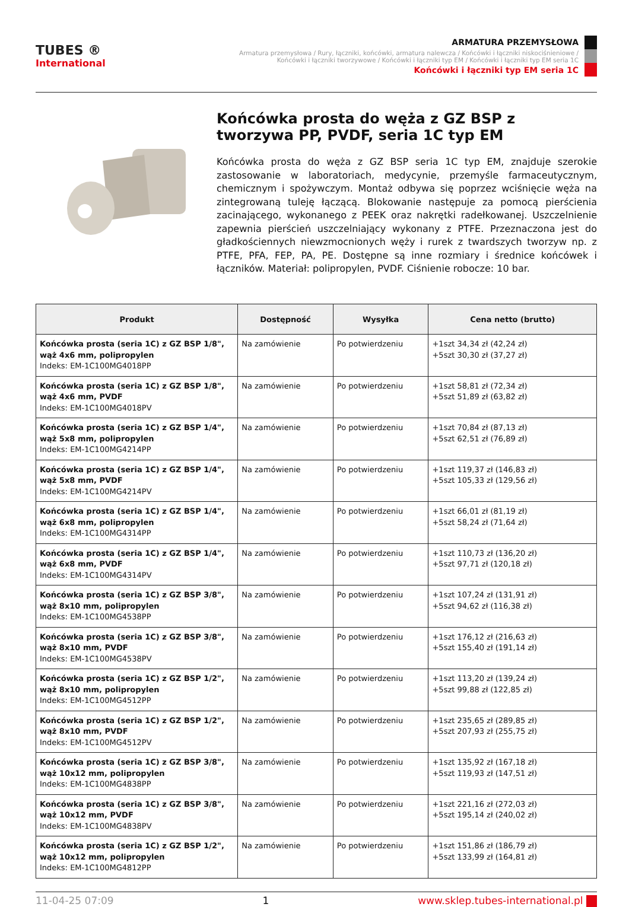TUBES ®
International
ARMATURA PRZEMYSŁOWA
Armatura przemysłowa / Rury, łączniki, końcówki, armatura nalewcza / Końcówki i łączniki niskociśnieniowe /
Końcówki i łączniki tworzywowe / Końcówki i łączniki typ EM / Końcówki i łączniki typ EM seria 1C
Końcówki i łączniki typ EM seria 1C
Końcówka prosta do węża z GZ BSP z tworzywa PP, PVDF, seria 1C typ EM
Końcówka prosta do węża z GZ BSP seria 1C typ EM, znajduje szerokie zastosowanie w laboratoriach, medycynie, przemyśle farmaceutycznym, chemicznym i spożywczym. Montaż odbywa się poprzez wciśnięcie węża na zintegrowaną tuleję łączącą. Blokowanie następuje za pomocą pierścienia zacinającego, wykonanego z PEEK oraz nakrętki radełkowanej. Uszczelnienie zapewnia pierścień uszczelniający wykonany z PTFE. Przeznaczona jest do gładkościennych niewzmocnionych węży i rurek z twardszych tworzyw np. z PTFE, PFA, FEP, PA, PE. Dostępne są inne rozmiary i średnice końcówek i łączników. Materiał: polipropylen, PVDF. Ciśnienie robocze: 10 bar.
| Produkt | Dostępność | Wysyłka | Cena netto (brutto) |
| --- | --- | --- | --- |
| Końcówka prosta (seria 1C) z GZ BSP 1/8", wąż 4x6 mm, polipropylen Indeks: EM-1C100MG4018PP | Na zamówienie | Po potwierdzeniu | +1szt 34,34 zł (42,24 zł) +5szt 30,30 zł (37,27 zł) |
| Końcówka prosta (seria 1C) z GZ BSP 1/8", wąż 4x6 mm, PVDF Indeks: EM-1C100MG4018PV | Na zamówienie | Po potwierdzeniu | +1szt 58,81 zł (72,34 zł) +5szt 51,89 zł (63,82 zł) |
| Końcówka prosta (seria 1C) z GZ BSP 1/4", wąż 5x8 mm, polipropylen Indeks: EM-1C100MG4214PP | Na zamówienie | Po potwierdzeniu | +1szt 70,84 zł (87,13 zł) +5szt 62,51 zł (76,89 zł) |
| Końcówka prosta (seria 1C) z GZ BSP 1/4", wąż 5x8 mm, PVDF Indeks: EM-1C100MG4214PV | Na zamówienie | Po potwierdzeniu | +1szt 119,37 zł (146,83 zł) +5szt 105,33 zł (129,56 zł) |
| Końcówka prosta (seria 1C) z GZ BSP 1/4", wąż 6x8 mm, polipropylen Indeks: EM-1C100MG4314PP | Na zamówienie | Po potwierdzeniu | +1szt 66,01 zł (81,19 zł) +5szt 58,24 zł (71,64 zł) |
| Końcówka prosta (seria 1C) z GZ BSP 1/4", wąż 6x8 mm, PVDF Indeks: EM-1C100MG4314PV | Na zamówienie | Po potwierdzeniu | +1szt 110,73 zł (136,20 zł) +5szt 97,71 zł (120,18 zł) |
| Końcówka prosta (seria 1C) z GZ BSP 3/8", wąż 8x10 mm, polipropylen Indeks: EM-1C100MG4538PP | Na zamówienie | Po potwierdzeniu | +1szt 107,24 zł (131,91 zł) +5szt 94,62 zł (116,38 zł) |
| Końcówka prosta (seria 1C) z GZ BSP 3/8", wąż 8x10 mm, PVDF Indeks: EM-1C100MG4538PV | Na zamówienie | Po potwierdzeniu | +1szt 176,12 zł (216,63 zł) +5szt 155,40 zł (191,14 zł) |
| Końcówka prosta (seria 1C) z GZ BSP 1/2", wąż 8x10 mm, polipropylen Indeks: EM-1C100MG4512PP | Na zamówienie | Po potwierdzeniu | +1szt 113,20 zł (139,24 zł) +5szt 99,88 zł (122,85 zł) |
| Końcówka prosta (seria 1C) z GZ BSP 1/2", wąż 8x10 mm, PVDF Indeks: EM-1C100MG4512PV | Na zamówienie | Po potwierdzeniu | +1szt 235,65 zł (289,85 zł) +5szt 207,93 zł (255,75 zł) |
| Końcówka prosta (seria 1C) z GZ BSP 3/8", wąż 10x12 mm, polipropylen Indeks: EM-1C100MG4838PP | Na zamówienie | Po potwierdzeniu | +1szt 135,92 zł (167,18 zł) +5szt 119,93 zł (147,51 zł) |
| Końcówka prosta (seria 1C) z GZ BSP 3/8", wąż 10x12 mm, PVDF Indeks: EM-1C100MG4838PV | Na zamówienie | Po potwierdzeniu | +1szt 221,16 zł (272,03 zł) +5szt 195,14 zł (240,02 zł) |
| Końcówka prosta (seria 1C) z GZ BSP 1/2", wąż 10x12 mm, polipropylen Indeks: EM-1C100MG4812PP | Na zamówienie | Po potwierdzeniu | +1szt 151,86 zł (186,79 zł) +5szt 133,99 zł (164,81 zł) |
11-04-25 07:09 1 www.sklep.tubes-international.pl